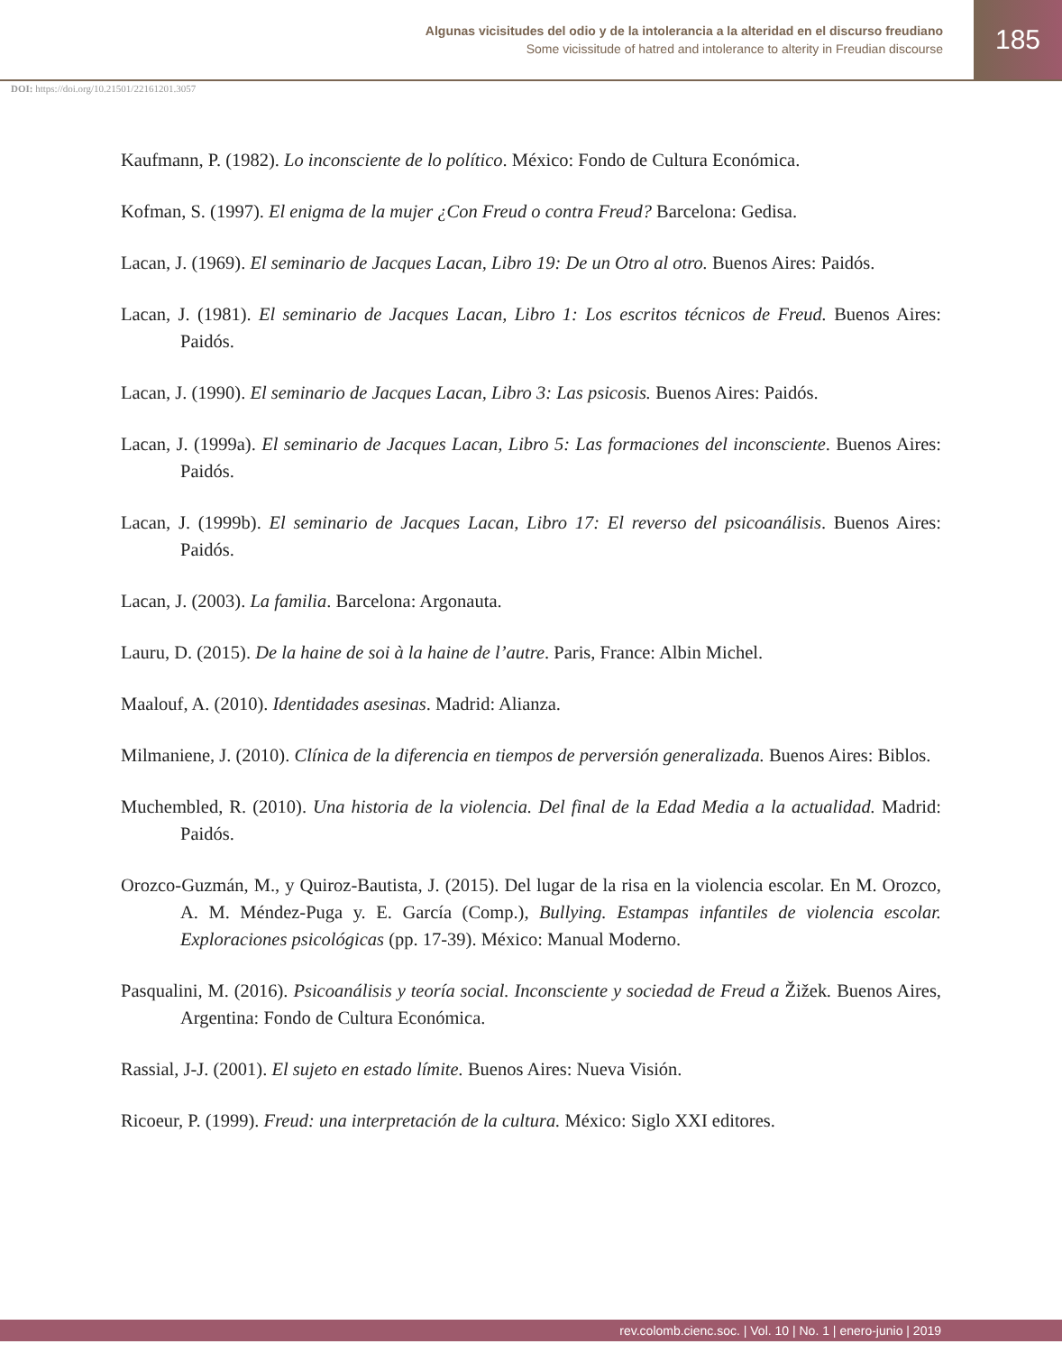Algunas vicisitudes del odio y de la intolerancia a la alteridad en el discurso freudiano
Some vicissitude of hatred and intolerance to alterity in Freudian discourse
185
DOI: https://doi.org/10.21501/22161201.3057
Kaufmann, P. (1982). Lo inconsciente de lo político. México: Fondo de Cultura Económica.
Kofman, S. (1997). El enigma de la mujer ¿Con Freud o contra Freud? Barcelona: Gedisa.
Lacan, J. (1969). El seminario de Jacques Lacan, Libro 19: De un Otro al otro. Buenos Aires: Paidós.
Lacan, J. (1981). El seminario de Jacques Lacan, Libro 1: Los escritos técnicos de Freud. Buenos Aires: Paidós.
Lacan, J. (1990). El seminario de Jacques Lacan, Libro 3: Las psicosis. Buenos Aires: Paidós.
Lacan, J. (1999a). El seminario de Jacques Lacan, Libro 5: Las formaciones del inconsciente. Buenos Aires: Paidós.
Lacan, J. (1999b). El seminario de Jacques Lacan, Libro 17: El reverso del psicoanálisis. Buenos Aires: Paidós.
Lacan, J. (2003). La familia. Barcelona: Argonauta.
Lauru, D. (2015). De la haine de soi à la haine de l’autre. Paris, France: Albin Michel.
Maalouf, A. (2010). Identidades asesinas. Madrid: Alianza.
Milmaniene, J. (2010). Clínica de la diferencia en tiempos de perversión generalizada. Buenos Aires: Biblos.
Muchembled, R. (2010). Una historia de la violencia. Del final de la Edad Media a la actualidad. Madrid: Paidós.
Orozco-Guzmán, M., y Quiroz-Bautista, J. (2015). Del lugar de la risa en la violencia escolar. En M. Orozco, A. M. Méndez-Puga y. E. García (Comp.), Bullying. Estampas infantiles de violencia escolar. Exploraciones psicológicas (pp. 17-39). México: Manual Moderno.
Pasqualini, M. (2016). Psicoanálisis y teoría social. Inconsciente y sociedad de Freud a Žižek. Buenos Aires, Argentina: Fondo de Cultura Económica.
Rassial, J-J. (2001). El sujeto en estado límite. Buenos Aires: Nueva Visión.
Ricoeur, P. (1999). Freud: una interpretación de la cultura. México: Siglo XXI editores.
rev.colomb.cienc.soc. | Vol. 10 | No. 1 | enero-junio | 2019